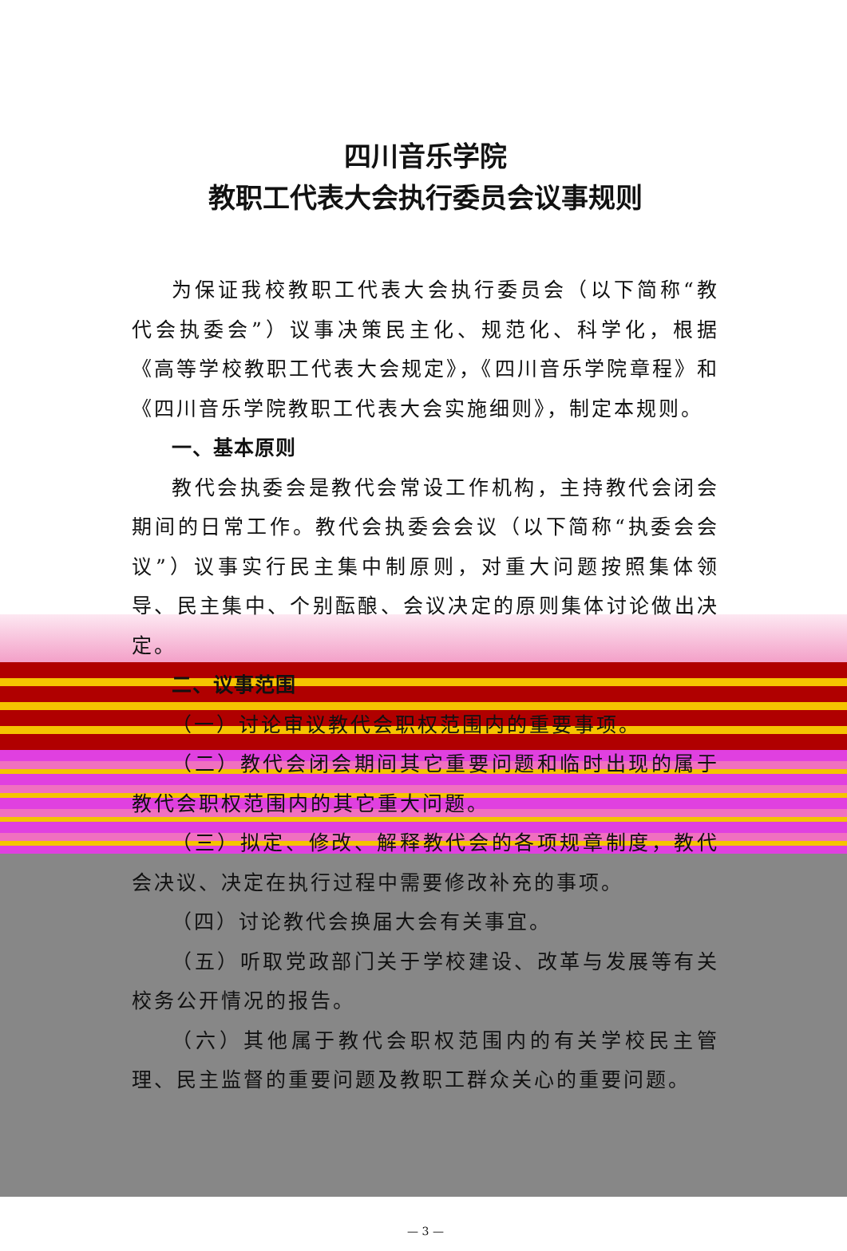四川音乐学院
教职工代表大会执行委员会议事规则
为保证我校教职工代表大会执行委员会（以下简称“教代会执委会”）议事决策民主化、规范化、科学化，根据《高等学校教职工代表大会规定》，《四川音乐学院章程》和《四川音乐学院教职工代表大会实施细则》，制定本规则。
一、基本原则
教代会执委会是教代会常设工作机构，主持教代会闭会期间的日常工作。教代会执委会会议（以下简称“执委会会议”）议事实行民主集中制原则，对重大问题按照集体领导、民主集中、个别酝酿、会议决定的原则集体讨论做出决定。
二、议事范围
（一）讨论审议教代会职权范围内的重要事项。
（二）教代会闭会期间其它重要问题和临时出现的属于教代会职权范围内的其它重大问题。
（三）拟定、修改、解释教代会的各项规章制度，教代会决议、决定在执行过程中需要修改补充的事项。
（四）讨论教代会换届大会有关事宜。
（五）听取党政部门关于学校建设、改革与发展等有关校务公开情况的报告。
（六）其他属于教代会职权范围内的有关学校民主管理、民主监督的重要问题及教职工群众关心的重要问题。
— 3 —